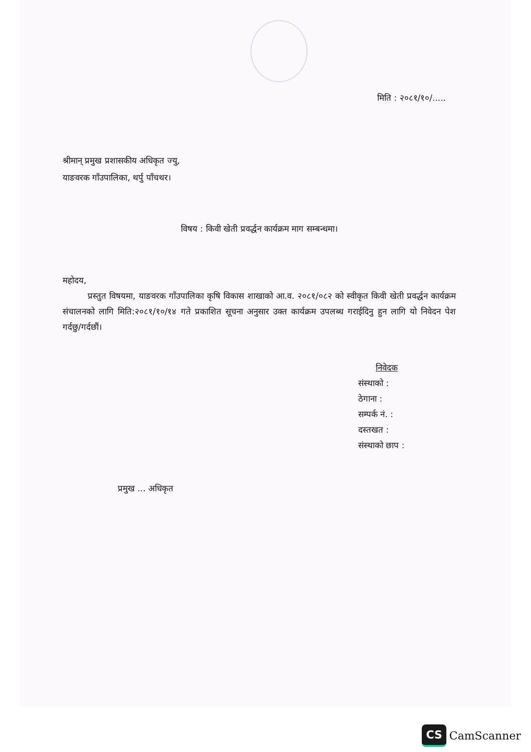मिति : २०८१/१०/.....
श्रीमान् प्रमुख प्रशासकीय अधिकृत ज्यु,
याङवरक गाँउपालिका, थर्पु पाँचथर।
विषय : किवी खेती प्रवर्द्धन कार्यक्रम माग सम्बन्धमा।
महोदय,
प्रस्तुत विषयमा, याङवरक गाँउपालिका कृषि विकास शाखाको आ.व. २०८१/०८२ को स्वीकृत किवी खेती प्रवर्द्धन कार्यक्रम संचालनको लागि मिति:२०८१/१०/१४ गते प्रकाशित सूचना अनुसार उक्त कार्यक्रम उपलब्ध गराईदिनु हुन लागि यो निवेदन पेश गर्दछु/गर्दछौं।
निवेदक
संस्थाको :
ठेगाना :
सम्पर्क नं. :
दस्तखत :
संस्थाको छाप :
प्रमुख ... अधिकृत
CS CamScanner